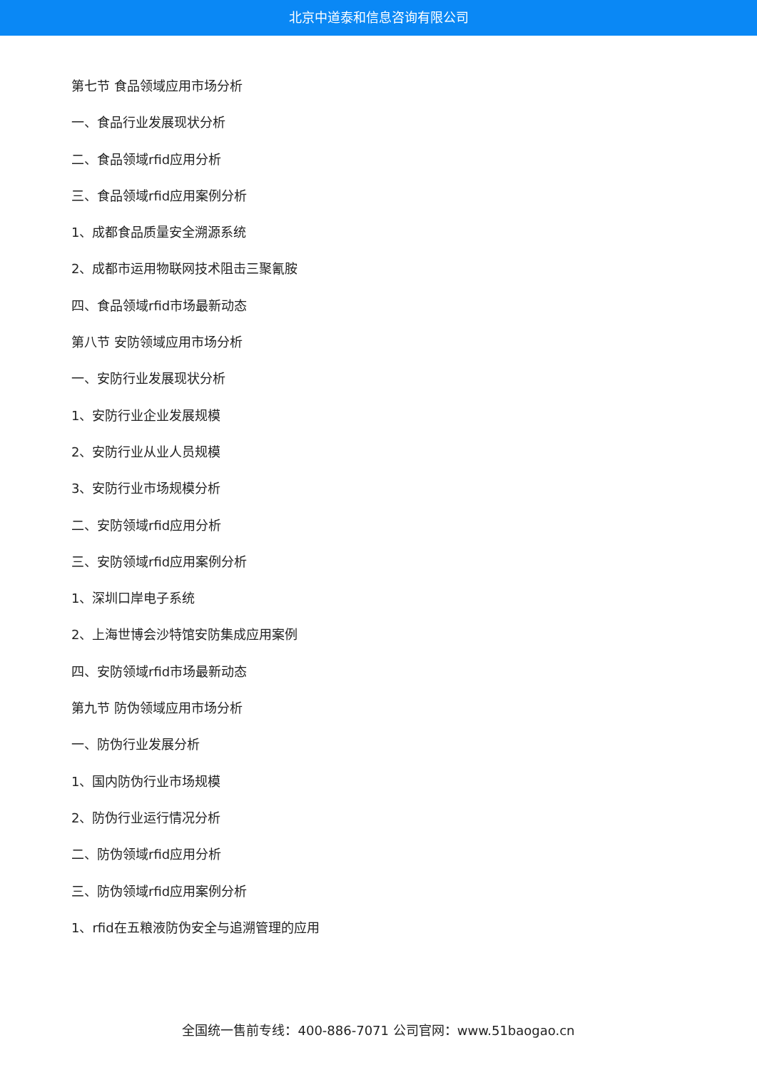北京中道泰和信息咨询有限公司
第七节 食品领域应用市场分析
一、食品行业发展现状分析
二、食品领域rfid应用分析
三、食品领域rfid应用案例分析
1、成都食品质量安全溯源系统
2、成都市运用物联网技术阻击三聚氰胺
四、食品领域rfid市场最新动态
第八节 安防领域应用市场分析
一、安防行业发展现状分析
1、安防行业企业发展规模
2、安防行业从业人员规模
3、安防行业市场规模分析
二、安防领域rfid应用分析
三、安防领域rfid应用案例分析
1、深圳口岸电子系统
2、上海世博会沙特馆安防集成应用案例
四、安防领域rfid市场最新动态
第九节 防伪领域应用市场分析
一、防伪行业发展分析
1、国内防伪行业市场规模
2、防伪行业运行情况分析
二、防伪领域rfid应用分析
三、防伪领域rfid应用案例分析
1、rfid在五粮液防伪安全与追溯管理的应用
全国统一售前专线：400-886-7071 公司官网：www.51baogao.cn